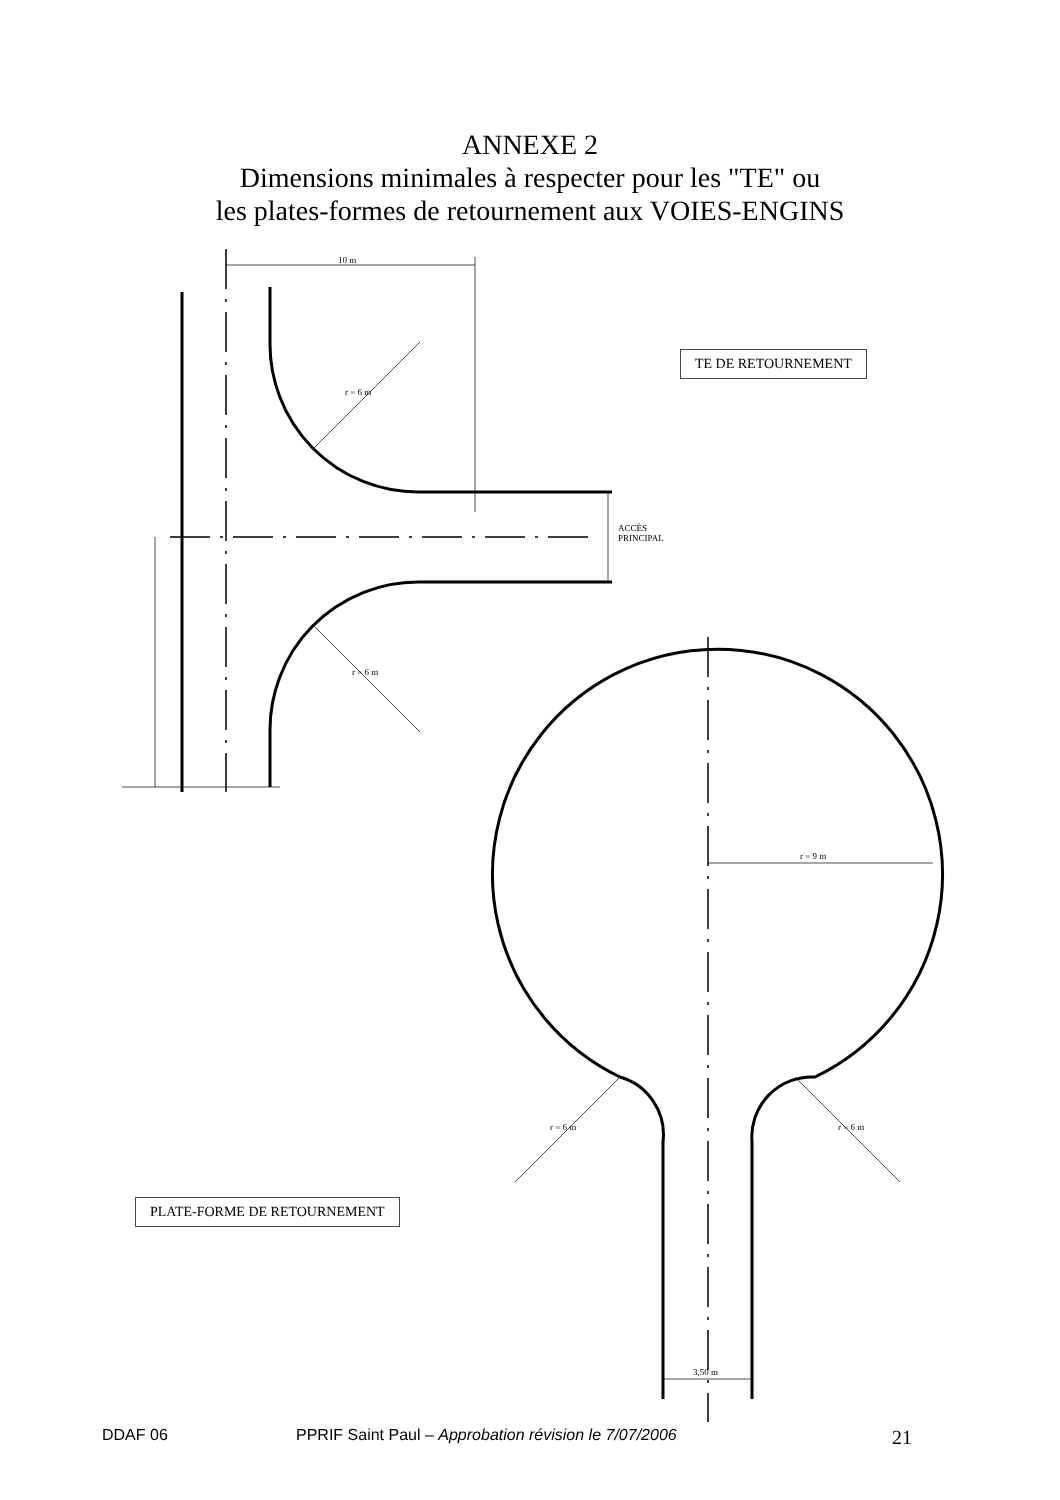ANNEXE 2
Dimensions minimales à respecter pour les "TE" ou
les plates-formes de retournement aux VOIES-ENGINS
10 m
ACCÈS
PRINCIPAL
r = 9 m
3,50 m
r = 6 m
r = 6 m
r = 6 m r = 6 m
TE DE RETOURNEMENT
PLATE-FORME DE RETOURNEMENT
DDAF 06 PPRIF Saint Paul – Approbation révision le 7/07/2006 21